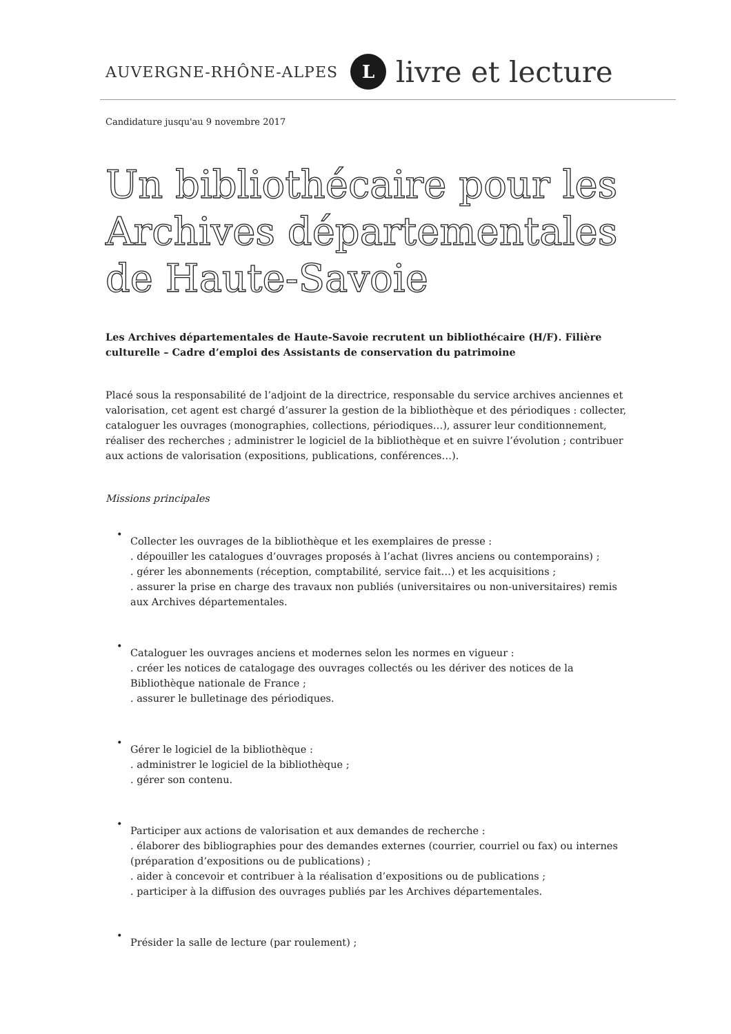AUVERGNE-RHÔNE-ALPES L livre et lecture
Candidature jusqu'au 9 novembre 2017
Un bibliothécaire pour les Archives départementales de Haute-Savoie
Les Archives départementales de Haute-Savoie recrutent un bibliothécaire (H/F). Filière culturelle – Cadre d’emploi des Assistants de conservation du patrimoine
Placé sous la responsabilité de l’adjoint de la directrice, responsable du service archives anciennes et valorisation, cet agent est chargé d’assurer la gestion de la bibliothèque et des périodiques : collecter, cataloguer les ouvrages (monographies, collections, périodiques…), assurer leur conditionnement, réaliser des recherches ; administrer le logiciel de la bibliothèque et en suivre l’évolution ; contribuer aux actions de valorisation (expositions, publications, conférences…).
Missions principales
•
Collecter les ouvrages de la bibliothèque et les exemplaires de presse :
. dépouiller les catalogues d’ouvrages proposés à l’achat (livres anciens ou contemporains) ;
. gérer les abonnements (réception, comptabilité, service fait…) et les acquisitions ;
. assurer la prise en charge des travaux non publiés (universitaires ou non-universitaires) remis aux Archives départementales.
•
Cataloguer les ouvrages anciens et modernes selon les normes en vigueur :
. créer les notices de catalogage des ouvrages collectés ou les dériver des notices de la Bibliothèque nationale de France ;
. assurer le bulletinage des périodiques.
•
Gérer le logiciel de la bibliothèque :
. administrer le logiciel de la bibliothèque ;
. gérer son contenu.
•
Participer aux actions de valorisation et aux demandes de recherche :
. élaborer des bibliographies pour des demandes externes (courrier, courriel ou fax) ou internes (préparation d’expositions ou de publications) ;
. aider à concevoir et contribuer à la réalisation d’expositions ou de publications ;
. participer à la diffusion des ouvrages publiés par les Archives départementales.
•
Présider la salle de lecture (par roulement) ;